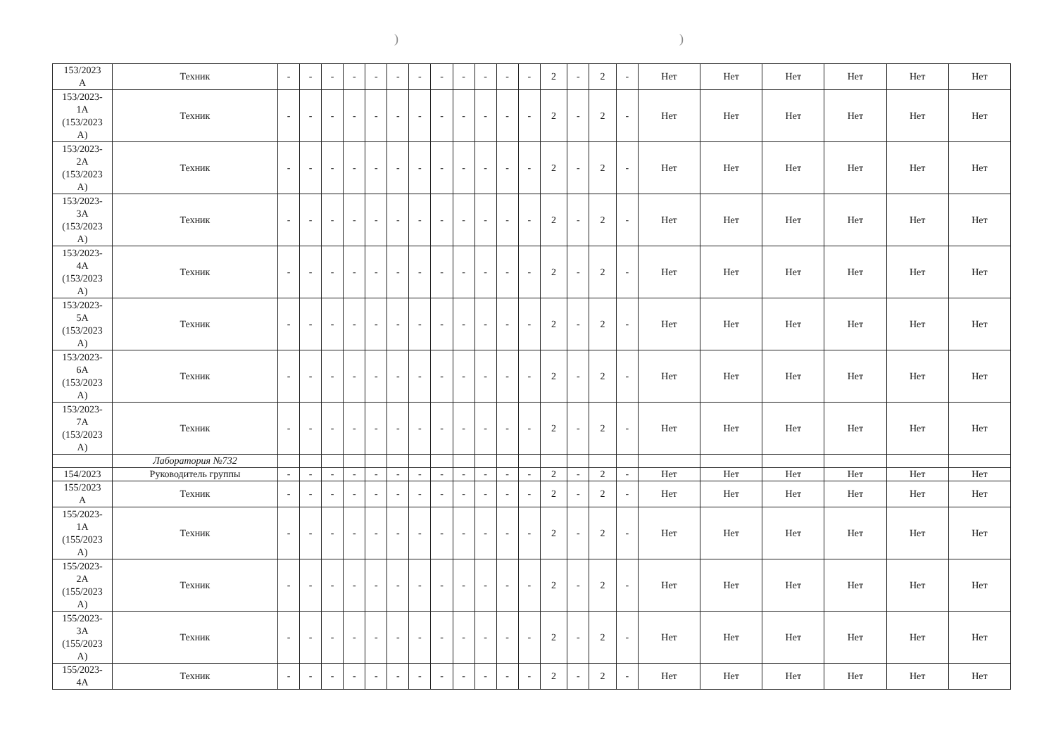))
| 153/2023 А | Техник | - | - | - | - | - | - | - | - | - | - | - | - | 2 | - | 2 | - | Нет | Нет | Нет | Нет | Нет | Нет |
| 153/2023- 1А (153/2023 А) | Техник | - | - | - | - | - | - | - | - | - | - | - | - | 2 | - | 2 | - | Нет | Нет | Нет | Нет | Нет | Нет |
| 153/2023- 2А (153/2023 А) | Техник | - | - | - | - | - | - | - | - | - | - | - | - | 2 | - | 2 | - | Нет | Нет | Нет | Нет | Нет | Нет |
| 153/2023- 3А (153/2023 А) | Техник | - | - | - | - | - | - | - | - | - | - | - | - | 2 | - | 2 | - | Нет | Нет | Нет | Нет | Нет | Нет |
| 153/2023- 4А (153/2023 А) | Техник | - | - | - | - | - | - | - | - | - | - | - | - | 2 | - | 2 | - | Нет | Нет | Нет | Нет | Нет | Нет |
| 153/2023- 5А (153/2023 А) | Техник | - | - | - | - | - | - | - | - | - | - | - | - | 2 | - | 2 | - | Нет | Нет | Нет | Нет | Нет | Нет |
| 153/2023- 6А (153/2023 А) | Техник | - | - | - | - | - | - | - | - | - | - | - | - | 2 | - | 2 | - | Нет | Нет | Нет | Нет | Нет | Нет |
| 153/2023- 7А (153/2023 А) | Техник | - | - | - | - | - | - | - | - | - | - | - | - | 2 | - | 2 | - | Нет | Нет | Нет | Нет | Нет | Нет |
| | Лаборатория №732 | | | | | | | | | | | | | | | | | | | | | | |
| 154/2023 | Руководитель группы | - | - | - | - | - | - | - | - | - | - | - | - | 2 | - | 2 | - | Нет | Нет | Нет | Нет | Нет | Нет |
| 155/2023 А | Техник | - | - | - | - | - | - | - | - | - | - | - | - | 2 | - | 2 | - | Нет | Нет | Нет | Нет | Нет | Нет |
| 155/2023- 1А (155/2023 А) | Техник | - | - | - | - | - | - | - | - | - | - | - | - | 2 | - | 2 | - | Нет | Нет | Нет | Нет | Нет | Нет |
| 155/2023- 2А (155/2023 А) | Техник | - | - | - | - | - | - | - | - | - | - | - | - | 2 | - | 2 | - | Нет | Нет | Нет | Нет | Нет | Нет |
| 155/2023- 3А (155/2023 А) | Техник | - | - | - | - | - | - | - | - | - | - | - | - | 2 | - | 2 | - | Нет | Нет | Нет | Нет | Нет | Нет |
| 155/2023- 4А | Техник | - | - | - | - | - | - | - | - | - | - | - | - | 2 | - | 2 | - | Нет | Нет | Нет | Нет | Нет | Нет |